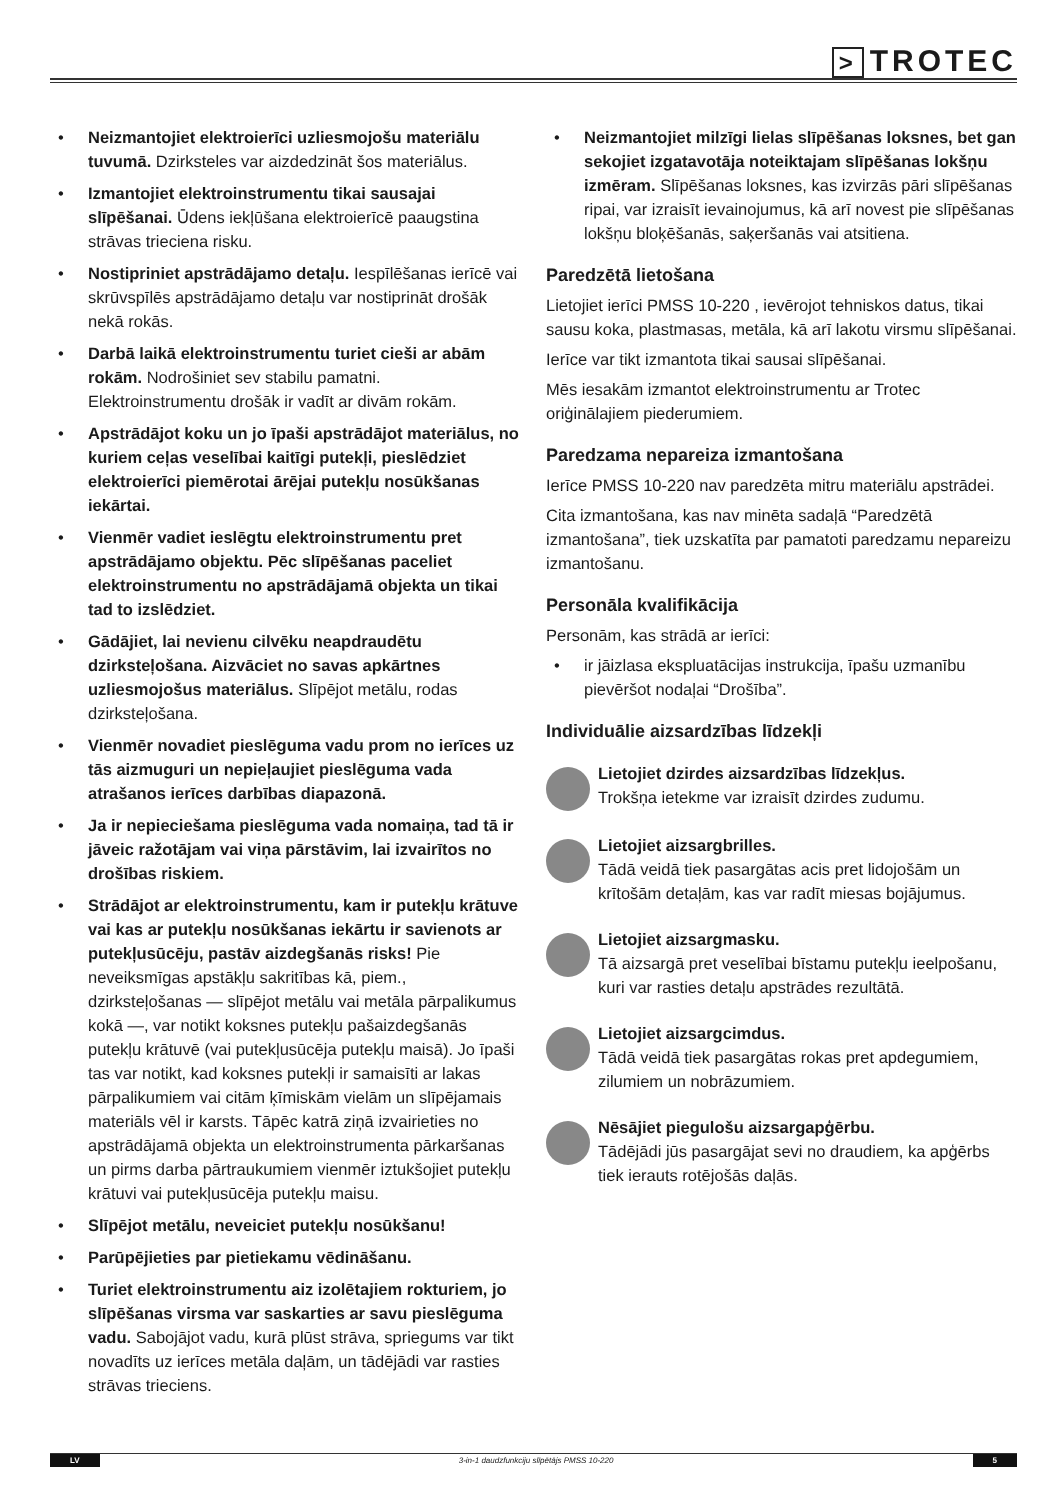> TROTEC
• Neizmantojiet elektroierīci uzliesmojošu materiālu tuvumā. Dzirksteles var aizdedzināt šos materiālus.
• Izmantojiet elektroinstrumentu tikai sausajai slīpēšanai. Ūdens iekļūšana elektroierīcē paaugstina strāvas trieciena risku.
• Nostipriniet apstrādājamo detaļu. Iespīlēšanas ierīcē vai skrūvspīlēs apstrādājamo detaļu var nostiprināt drošāk nekā rokās.
• Darbā laikā elektroinstrumentu turiet cieši ar abām rokām. Nodrošiniet sev stabilu pamatni. Elektroinstrumentu drošāk ir vadīt ar divām rokām.
• Apstrādājot koku un jo īpaši apstrādājot materiālus, no kuriem ceļas veselībai kaitīgi putekļi, pieslēdziet elektroierīci piemērotai ārējai putekļu nosūkšanas iekārtai.
• Vienmēr vadiet ieslēgtu elektroinstrumentu pret apstrādājamo objektu. Pēc slīpēšanas paceliet elektroinstrumentu no apstrādājamā objekta un tikai tad to izslēdziet.
• Gādājiet, lai nevienu cilvēku neapdraudētu dzirksteļošana. Aizvāciet no savas apkārtnes uzliesmojošus materiālus. Slīpējot metālu, rodas dzirksteļošana.
• Vienmēr novadiet pieslēguma vadu prom no ierīces uz tās aizmuguri un nepieļaujiet pieslēguma vada atrašanos ierīces darbības diapazonā.
• Ja ir nepieciešama pieslēguma vada nomaiņa, tad tā ir jāveic ražotājam vai viņa pārstāvim, lai izvairītos no drošības riskiem.
• Strādājot ar elektroinstrumentu, kam ir putekļu krātuve vai kas ar putekļu nosūkšanas iekārtu ir savienots ar putekļusūcēju, pastāv aizdegšanās risks! Pie neveiksmīgas apstākļu sakritības kā, piem., dzirksteļošanas — slīpējot metālu vai metāla pārpalikumus kokā —, var notikt koksnes putekļu pašaizdegšanās putekļu krātuvē (vai putekļusūcēja putekļu maisā). Jo īpaši tas var notikt, kad koksnes putekļi ir samaisīti ar lakas pārpalikumiem vai citām ķīmiskām vielām un slīpējamais materiāls vēl ir karsts. Tāpēc katrā ziņā izvairieties no apstrādājamā objekta un elektroinstrumenta pārkaršanas un pirms darba pārtraukumiem vienmēr iztukšojiet putekļu krātuvi vai putekļusūcēja putekļu maisu.
• Slīpējot metālu, neveiciet putekļu nosūkšanu!
• Parūpējieties par pietiekamu vēdināšanu.
• Turiet elektroinstrumentu aiz izolētajiem rokturiem, jo slīpēšanas virsma var saskarties ar savu pieslēguma vadu. Sabojājot vadu, kurā plūst strāva, spriegums var tikt novadīts uz ierīces metāla daļām, un tādējādi var rasties strāvas trieciens.
• Neizmantojiet milzīgi lielas slīpēšanas loksnes, bet gan sekojiet izgatavotāja noteiktajam slīpēšanas lokšņu izmēram. Slīpēšanas loksnes, kas izvirzās pāri slīpēšanas ripai, var izraisīt ievainojumus, kā arī novest pie slīpēšanas lokšņu bloķēšanās, saķeršanās vai atsitiena.
Paredzētā lietošana
Lietojiet ierīci PMSS 10-220 , ievērojot tehniskos datus, tikai sausu koka, plastmasas, metāla, kā arī lakotu virsmu slīpēšanai.
Ierīce var tikt izmantota tikai sausai slīpēšanai.
Mēs iesakām izmantot elektroinstrumentu ar Trotec oriģinālajiem piederumiem.
Paredzama nepareiza izmantošana
Ierīce PMSS 10-220 nav paredzēta mitru materiālu apstrādei.
Cita izmantošana, kas nav minēta sadaļā “Paredzētā izmantošana”, tiek uzskatīta par pamatoti paredzamu nepareizu izmantošanu.
Personāla kvalifikācija
Personām, kas strādā ar ierīci:
• ir jāizlasa ekspluatācijas instrukcija, īpašu uzmanību pievēršot nodaļai “Drošība”.
Individuālie aizsardzības līdzekļi
Lietojiet dzirdes aizsardzības līdzekļus.
Trokšņa ietekme var izraisīt dzirdes zudumu.
Lietojiet aizsargbrilles.
Tādā veidā tiek pasargātas acis pret lidojošām un krītošām detaļām, kas var radīt miesas bojājumus.
Lietojiet aizsargmasku.
Tā aizsargā pret veselībai bīstamu putekļu ieelpošanu, kuri var rasties detaļu apstrādes rezultātā.
Lietojiet aizsargcimdus.
Tādā veidā tiek pasargātas rokas pret apdegumiem, zilumiem un nobrāzumiem.
Nēsājiet piegulošu aizsargapģērbu.
Tādējādi jūs pasargājat sevi no draudiem, ka apģērbs tiek ierauts rotējošās daļās.
LV 3-in-1 daudzfunkciju slīpētājs PMSS 10-220 5